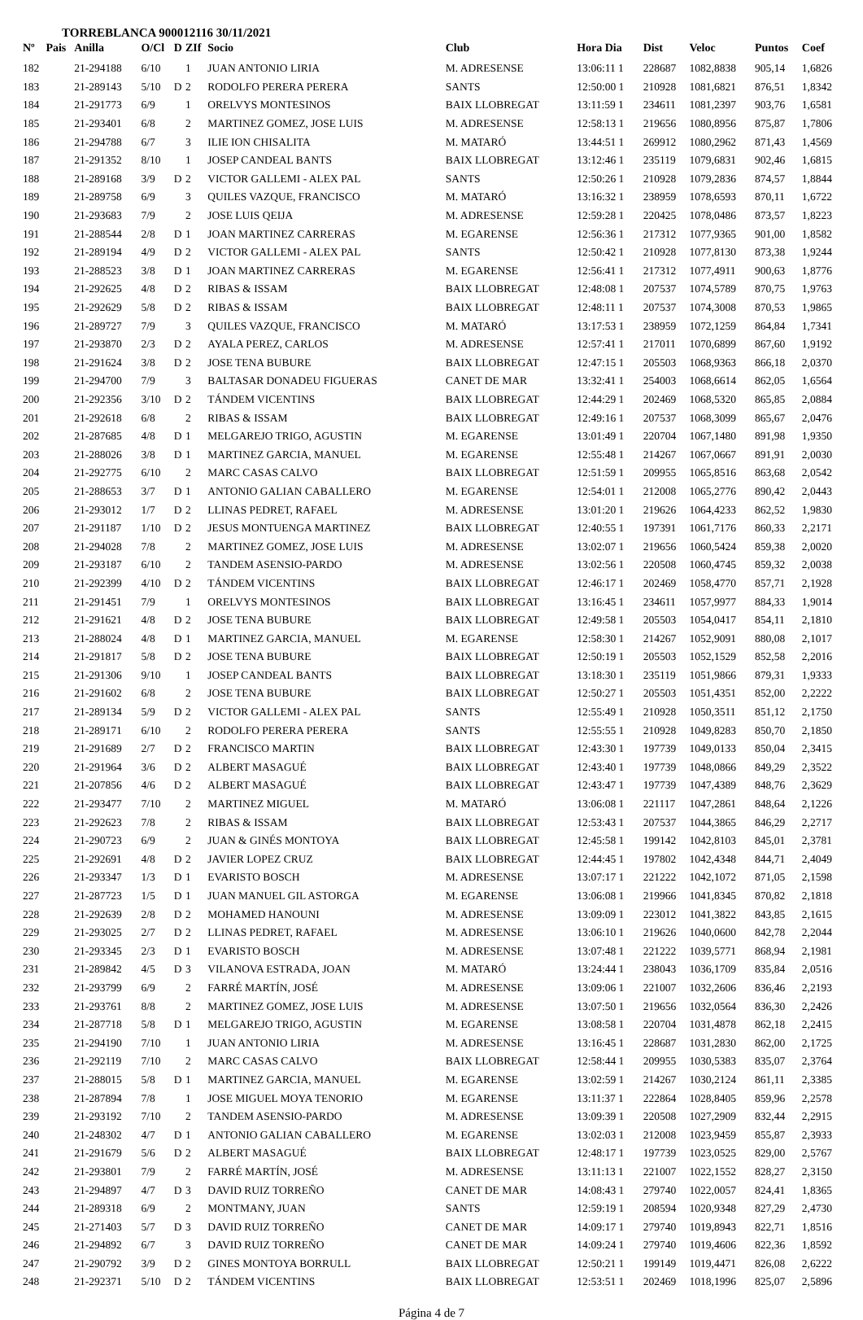TORREBLANCA 900012116 30/11/2021
| Nº | Pais | Anilla | O/Cl | D | ZIf | Socio | Club | Hora Dia | Dist | Veloc | Puntos | Coef |
| --- | --- | --- | --- | --- | --- | --- | --- | --- | --- | --- | --- | --- |
| 182 | | 21-294188 | 6/10 | | 1 | JUAN ANTONIO LIRIA | M. ADRESENSE | 13:06:11 1 | 228687 | 1082,8838 | 905,14 | 1,6826 |
| 183 | | 21-289143 | 5/10 | D | 2 | RODOLFO PERERA PERERA | SANTS | 12:50:00 1 | 210928 | 1081,6821 | 876,51 | 1,8342 |
| 184 | | 21-291773 | 6/9 | | 1 | ORELVYS MONTESINOS | BAIX LLOBREGAT | 13:11:59 1 | 234611 | 1081,2397 | 903,76 | 1,6581 |
| 185 | | 21-293401 | 6/8 | | 2 | MARTINEZ GOMEZ, JOSE LUIS | M. ADRESENSE | 12:58:13 1 | 219656 | 1080,8956 | 875,87 | 1,7806 |
| 186 | | 21-294788 | 6/7 | | 3 | ILIE ION CHISALITA | M. MATARÓ | 13:44:51 1 | 269912 | 1080,2962 | 871,43 | 1,4569 |
| 187 | | 21-291352 | 8/10 | | 1 | JOSEP CANDEAL BANTS | BAIX LLOBREGAT | 13:12:46 1 | 235119 | 1079,6831 | 902,46 | 1,6815 |
| 188 | | 21-289168 | 3/9 | D | 2 | VICTOR GALLEMI - ALEX PAL | SANTS | 12:50:26 1 | 210928 | 1079,2836 | 874,57 | 1,8844 |
| 189 | | 21-289758 | 6/9 | | 3 | QUILES VAZQUE, FRANCISCO | M. MATARÓ | 13:16:32 1 | 238959 | 1078,6593 | 870,11 | 1,6722 |
| 190 | | 21-293683 | 7/9 | | 2 | JOSE LUIS QEIJA | M. ADRESENSE | 12:59:28 1 | 220425 | 1078,0486 | 873,57 | 1,8223 |
| 191 | | 21-288544 | 2/8 | D | 1 | JOAN MARTINEZ CARRERAS | M. EGARENSE | 12:56:36 1 | 217312 | 1077,9365 | 901,00 | 1,8582 |
| 192 | | 21-289194 | 4/9 | D | 2 | VICTOR GALLEMI - ALEX PAL | SANTS | 12:50:42 1 | 210928 | 1077,8130 | 873,38 | 1,9244 |
| 193 | | 21-288523 | 3/8 | D | 1 | JOAN MARTINEZ CARRERAS | M. EGARENSE | 12:56:41 1 | 217312 | 1077,4911 | 900,63 | 1,8776 |
| 194 | | 21-292625 | 4/8 | D | 2 | RIBAS & ISSAM | BAIX LLOBREGAT | 12:48:08 1 | 207537 | 1074,5789 | 870,75 | 1,9763 |
| 195 | | 21-292629 | 5/8 | D | 2 | RIBAS & ISSAM | BAIX LLOBREGAT | 12:48:11 1 | 207537 | 1074,3008 | 870,53 | 1,9865 |
| 196 | | 21-289727 | 7/9 | | 3 | QUILES VAZQUE, FRANCISCO | M. MATARÓ | 13:17:53 1 | 238959 | 1072,1259 | 864,84 | 1,7341 |
| 197 | | 21-293870 | 2/3 | D | 2 | AYALA PEREZ, CARLOS | M. ADRESENSE | 12:57:41 1 | 217011 | 1070,6899 | 867,60 | 1,9192 |
| 198 | | 21-291624 | 3/8 | D | 2 | JOSE TENA BUBURE | BAIX LLOBREGAT | 12:47:15 1 | 205503 | 1068,9363 | 866,18 | 2,0370 |
| 199 | | 21-294700 | 7/9 | | 3 | BALTASAR DONADEU FIGUERAS | CANET DE MAR | 13:32:41 1 | 254003 | 1068,6614 | 862,05 | 1,6564 |
| 200 | | 21-292356 | 3/10 | D | 2 | TÁNDEM VICENTINS | BAIX LLOBREGAT | 12:44:29 1 | 202469 | 1068,5320 | 865,85 | 2,0884 |
| 201 | | 21-292618 | 6/8 | | 2 | RIBAS & ISSAM | BAIX LLOBREGAT | 12:49:16 1 | 207537 | 1068,3099 | 865,67 | 2,0476 |
| 202 | | 21-287685 | 4/8 | D | 1 | MELGAREJO TRIGO, AGUSTIN | M. EGARENSE | 13:01:49 1 | 220704 | 1067,1480 | 891,98 | 1,9350 |
| 203 | | 21-288026 | 3/8 | D | 1 | MARTINEZ GARCIA, MANUEL | M. EGARENSE | 12:55:48 1 | 214267 | 1067,0667 | 891,91 | 2,0030 |
| 204 | | 21-292775 | 6/10 | | 2 | MARC CASAS CALVO | BAIX LLOBREGAT | 12:51:59 1 | 209955 | 1065,8516 | 863,68 | 2,0542 |
| 205 | | 21-288653 | 3/7 | D | 1 | ANTONIO GALIAN CABALLERO | M. EGARENSE | 12:54:01 1 | 212008 | 1065,2776 | 890,42 | 2,0443 |
| 206 | | 21-293012 | 1/7 | D | 2 | LLINAS PEDRET, RAFAEL | M. ADRESENSE | 13:01:20 1 | 219626 | 1064,4233 | 862,52 | 1,9830 |
| 207 | | 21-291187 | 1/10 | D | 2 | JESUS MONTUENGA MARTINEZ | BAIX LLOBREGAT | 12:40:55 1 | 197391 | 1061,7176 | 860,33 | 2,2171 |
| 208 | | 21-294028 | 7/8 | | 2 | MARTINEZ GOMEZ, JOSE LUIS | M. ADRESENSE | 13:02:07 1 | 219656 | 1060,5424 | 859,38 | 2,0020 |
| 209 | | 21-293187 | 6/10 | | 2 | TANDEM ASENSIO-PARDO | M. ADRESENSE | 13:02:56 1 | 220508 | 1060,4745 | 859,32 | 2,0038 |
| 210 | | 21-292399 | 4/10 | D | 2 | TÁNDEM VICENTINS | BAIX LLOBREGAT | 12:46:17 1 | 202469 | 1058,4770 | 857,71 | 2,1928 |
| 211 | | 21-291451 | 7/9 | | 1 | ORELVYS MONTESINOS | BAIX LLOBREGAT | 13:16:45 1 | 234611 | 1057,9977 | 884,33 | 1,9014 |
| 212 | | 21-291621 | 4/8 | D | 2 | JOSE TENA BUBURE | BAIX LLOBREGAT | 12:49:58 1 | 205503 | 1054,0417 | 854,11 | 2,1810 |
| 213 | | 21-288024 | 4/8 | D | 1 | MARTINEZ GARCIA, MANUEL | M. EGARENSE | 12:58:30 1 | 214267 | 1052,9091 | 880,08 | 2,1017 |
| 214 | | 21-291817 | 5/8 | D | 2 | JOSE TENA BUBURE | BAIX LLOBREGAT | 12:50:19 1 | 205503 | 1052,1529 | 852,58 | 2,2016 |
| 215 | | 21-291306 | 9/10 | | 1 | JOSEP CANDEAL BANTS | BAIX LLOBREGAT | 13:18:30 1 | 235119 | 1051,9866 | 879,31 | 1,9333 |
| 216 | | 21-291602 | 6/8 | | 2 | JOSE TENA BUBURE | BAIX LLOBREGAT | 12:50:27 1 | 205503 | 1051,4351 | 852,00 | 2,2222 |
| 217 | | 21-289134 | 5/9 | D | 2 | VICTOR GALLEMI - ALEX PAL | SANTS | 12:55:49 1 | 210928 | 1050,3511 | 851,12 | 2,1750 |
| 218 | | 21-289171 | 6/10 | | 2 | RODOLFO PERERA PERERA | SANTS | 12:55:55 1 | 210928 | 1049,8283 | 850,70 | 2,1850 |
| 219 | | 21-291689 | 2/7 | D | 2 | FRANCISCO MARTIN | BAIX LLOBREGAT | 12:43:30 1 | 197739 | 1049,0133 | 850,04 | 2,3415 |
| 220 | | 21-291964 | 3/6 | D | 2 | ALBERT MASAGUÉ | BAIX LLOBREGAT | 12:43:40 1 | 197739 | 1048,0866 | 849,29 | 2,3522 |
| 221 | | 21-207856 | 4/6 | D | 2 | ALBERT MASAGUÉ | BAIX LLOBREGAT | 12:43:47 1 | 197739 | 1047,4389 | 848,76 | 2,3629 |
| 222 | | 21-293477 | 7/10 | | 2 | MARTINEZ MIGUEL | M. MATARÓ | 13:06:08 1 | 221117 | 1047,2861 | 848,64 | 2,1226 |
| 223 | | 21-292623 | 7/8 | | 2 | RIBAS & ISSAM | BAIX LLOBREGAT | 12:53:43 1 | 207537 | 1044,3865 | 846,29 | 2,2717 |
| 224 | | 21-290723 | 6/9 | | 2 | JUAN & GINÉS MONTOYA | BAIX LLOBREGAT | 12:45:58 1 | 199142 | 1042,8103 | 845,01 | 2,3781 |
| 225 | | 21-292691 | 4/8 | D | 2 | JAVIER LOPEZ CRUZ | BAIX LLOBREGAT | 12:44:45 1 | 197802 | 1042,4348 | 844,71 | 2,4049 |
| 226 | | 21-293347 | 1/3 | D | 1 | EVARISTO BOSCH | M. ADRESENSE | 13:07:17 1 | 221222 | 1042,1072 | 871,05 | 2,1598 |
| 227 | | 21-287723 | 1/5 | D | 1 | JUAN MANUEL GIL ASTORGA | M. EGARENSE | 13:06:08 1 | 219966 | 1041,8345 | 870,82 | 2,1818 |
| 228 | | 21-292639 | 2/8 | D | 2 | MOHAMED HANOUNI | M. ADRESENSE | 13:09:09 1 | 223012 | 1041,3822 | 843,85 | 2,1615 |
| 229 | | 21-293025 | 2/7 | D | 2 | LLINAS PEDRET, RAFAEL | M. ADRESENSE | 13:06:10 1 | 219626 | 1040,0600 | 842,78 | 2,2044 |
| 230 | | 21-293345 | 2/3 | D | 1 | EVARISTO BOSCH | M. ADRESENSE | 13:07:48 1 | 221222 | 1039,5771 | 868,94 | 2,1981 |
| 231 | | 21-289842 | 4/5 | D | 3 | VILANOVA ESTRADA, JOAN | M. MATARÓ | 13:24:44 1 | 238043 | 1036,1709 | 835,84 | 2,0516 |
| 232 | | 21-293799 | 6/9 | | 2 | FARRÉ MARTÍN, JOSÉ | M. ADRESENSE | 13:09:06 1 | 221007 | 1032,2606 | 836,46 | 2,2193 |
| 233 | | 21-293761 | 8/8 | | 2 | MARTINEZ GOMEZ, JOSE LUIS | M. ADRESENSE | 13:07:50 1 | 219656 | 1032,0564 | 836,30 | 2,2426 |
| 234 | | 21-287718 | 5/8 | D | 1 | MELGAREJO TRIGO, AGUSTIN | M. EGARENSE | 13:08:58 1 | 220704 | 1031,4878 | 862,18 | 2,2415 |
| 235 | | 21-294190 | 7/10 | | 1 | JUAN ANTONIO LIRIA | M. ADRESENSE | 13:16:45 1 | 228687 | 1031,2830 | 862,00 | 2,1725 |
| 236 | | 21-292119 | 7/10 | | 2 | MARC CASAS CALVO | BAIX LLOBREGAT | 12:58:44 1 | 209955 | 1030,5383 | 835,07 | 2,3764 |
| 237 | | 21-288015 | 5/8 | D | 1 | MARTINEZ GARCIA, MANUEL | M. EGARENSE | 13:02:59 1 | 214267 | 1030,2124 | 861,11 | 2,3385 |
| 238 | | 21-287894 | 7/8 | | 1 | JOSE MIGUEL MOYA TENORIO | M. EGARENSE | 13:11:37 1 | 222864 | 1028,8405 | 859,96 | 2,2578 |
| 239 | | 21-293192 | 7/10 | | 2 | TANDEM ASENSIO-PARDO | M. ADRESENSE | 13:09:39 1 | 220508 | 1027,2909 | 832,44 | 2,2915 |
| 240 | | 21-248302 | 4/7 | D | 1 | ANTONIO GALIAN CABALLERO | M. EGARENSE | 13:02:03 1 | 212008 | 1023,9459 | 855,87 | 2,3933 |
| 241 | | 21-291679 | 5/6 | D | 2 | ALBERT MASAGUÉ | BAIX LLOBREGAT | 12:48:17 1 | 197739 | 1023,0525 | 829,00 | 2,5767 |
| 242 | | 21-293801 | 7/9 | | 2 | FARRÉ MARTÍN, JOSÉ | M. ADRESENSE | 13:11:13 1 | 221007 | 1022,1552 | 828,27 | 2,3150 |
| 243 | | 21-294897 | 4/7 | D | 3 | DAVID RUIZ TORREÑO | CANET DE MAR | 14:08:43 1 | 279740 | 1022,0057 | 824,41 | 1,8365 |
| 244 | | 21-289318 | 6/9 | | 2 | MONTMANY, JUAN | SANTS | 12:59:19 1 | 208594 | 1020,9348 | 827,29 | 2,4730 |
| 245 | | 21-271403 | 5/7 | D | 3 | DAVID RUIZ TORREÑO | CANET DE MAR | 14:09:17 1 | 279740 | 1019,8943 | 822,71 | 1,8516 |
| 246 | | 21-294892 | 6/7 | | 3 | DAVID RUIZ TORREÑO | CANET DE MAR | 14:09:24 1 | 279740 | 1019,4606 | 822,36 | 1,8592 |
| 247 | | 21-290792 | 3/9 | D | 2 | GINES MONTOYA BORRULL | BAIX LLOBREGAT | 12:50:21 1 | 199149 | 1019,4471 | 826,08 | 2,6222 |
| 248 | | 21-292371 | 5/10 | D | 2 | TÁNDEM VICENTINS | BAIX LLOBREGAT | 12:53:51 1 | 202469 | 1018,1996 | 825,07 | 2,5896 |
Página 4 de 7